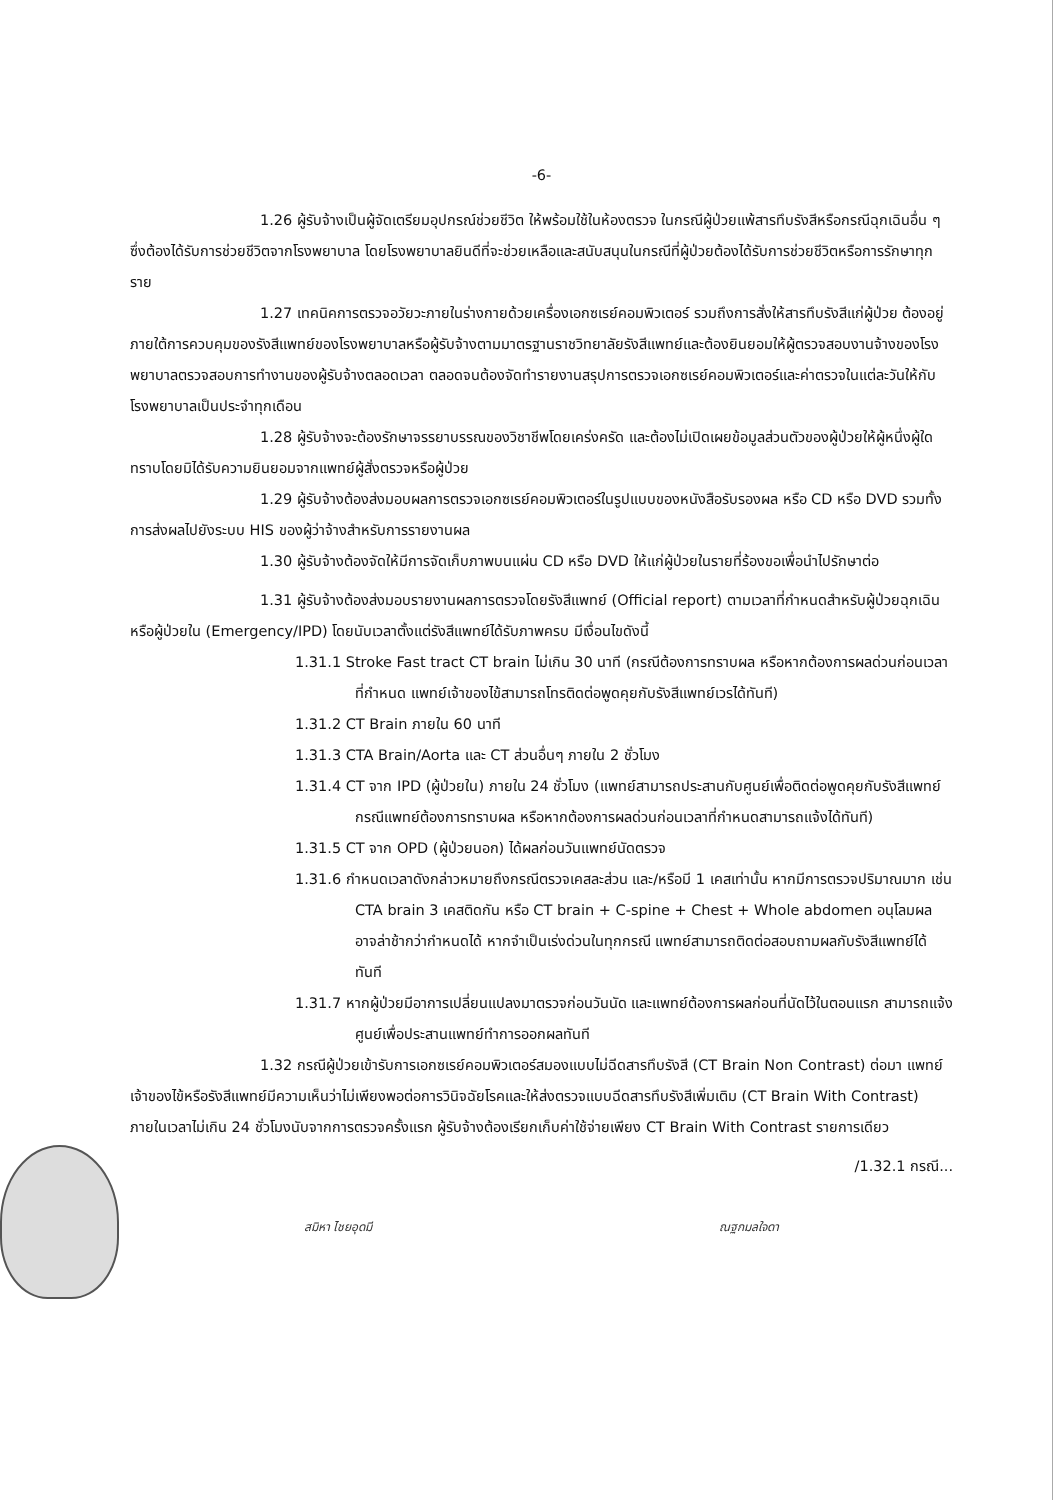-6-
1.26 ผู้รับจ้างเป็นผู้จัดเตรียมอุปกรณ์ช่วยชีวิต ให้พร้อมใช้ในห้องตรวจ ในกรณีผู้ป่วยแพ้สารทึบรังสีหรือกรณีฉุกเฉินอื่น ๆ ซึ่งต้องได้รับการช่วยชีวิตจากโรงพยาบาล โดยโรงพยาบาลยินดีที่จะช่วยเหลือและสนับสนุนในกรณีที่ผู้ป่วยต้องได้รับการช่วยชีวิตหรือการรักษาทุกราย
1.27 เทคนิคการตรวจอวัยวะภายในร่างกายด้วยเครื่องเอกซเรย์คอมพิวเตอร์ รวมถึงการสั่งให้สารทึบรังสีแก่ผู้ป่วย ต้องอยู่ภายใต้การควบคุมของรังสีแพทย์ของโรงพยาบาลหรือผู้รับจ้างตามมาตรฐานราชวิทยาลัยรังสีแพทย์และต้องยินยอมให้ผู้ตรวจสอบงานจ้างของโรงพยาบาลตรวจสอบการทำงานของผู้รับจ้างตลอดเวลา ตลอดจนต้องจัดทำรายงานสรุปการตรวจเอกซเรย์คอมพิวเตอร์และค่าตรวจในแต่ละวันให้กับโรงพยาบาลเป็นประจำทุกเดือน
1.28 ผู้รับจ้างจะต้องรักษาจรรยาบรรณของวิชาชีพโดยเคร่งครัด และต้องไม่เปิดเผยข้อมูลส่วนตัวของผู้ป่วยให้ผู้หนึ่งผู้ใดทราบโดยมิได้รับความยินยอมจากแพทย์ผู้สั่งตรวจหรือผู้ป่วย
1.29 ผู้รับจ้างต้องส่งมอบผลการตรวจเอกซเรย์คอมพิวเตอร์ในรูปแบบของหนังสือรับรองผล หรือ CD หรือ DVD รวมทั้งการส่งผลไปยังระบบ HIS ของผู้ว่าจ้างสำหรับการรายงานผล
1.30 ผู้รับจ้างต้องจัดให้มีการจัดเก็บภาพบนแผ่น CD หรือ DVD ให้แก่ผู้ป่วยในรายที่ร้องขอเพื่อนำไปรักษาต่อ
1.31 ผู้รับจ้างต้องส่งมอบรายงานผลการตรวจโดยรังสีแพทย์ (Official report) ตามเวลาที่กำหนดสำหรับผู้ป่วยฉุกเฉินหรือผู้ป่วยใน (Emergency/IPD) โดยนับเวลาตั้งแต่รังสีแพทย์ได้รับภาพครบ มีเงื่อนไขดังนี้
1.31.1 Stroke Fast tract CT brain ไม่เกิน 30 นาที (กรณีต้องการทราบผล หรือหากต้องการผลด่วนก่อนเวลาที่กำหนด แพทย์เจ้าของไข้สามารถโทรติดต่อพูดคุยกับรังสีแพทย์เวรได้ทันที)
1.31.2 CT Brain ภายใน 60 นาที
1.31.3 CTA Brain/Aorta และ CT ส่วนอื่นๆ ภายใน 2 ชั่วโมง
1.31.4 CT จาก IPD (ผู้ป่วยใน) ภายใน 24 ชั่วโมง (แพทย์สามารถประสานกับศูนย์เพื่อติดต่อพูดคุยกับรังสีแพทย์ กรณีแพทย์ต้องการทราบผล หรือหากต้องการผลด่วนก่อนเวลาที่กำหนดสามารถแจ้งได้ทันที)
1.31.5 CT จาก OPD (ผู้ป่วยนอก) ได้ผลก่อนวันแพทย์นัดตรวจ
1.31.6 กำหนดเวลาดังกล่าวหมายถึงกรณีตรวจเคสละส่วน และ/หรือมี 1 เคสเท่านั้น หากมีการตรวจปริมาณมาก เช่น CTA brain 3 เคสติดกัน หรือ CT brain + C-spine + Chest + Whole abdomen อนุโลมผลอาจล่าช้ากว่ากำหนดได้ หากจำเป็นเร่งด่วนในทุกกรณี แพทย์สามารถติดต่อสอบถามผลกับรังสีแพทย์ได้ทันที
1.31.7 หากผู้ป่วยมีอาการเปลี่ยนแปลงมาตรวจก่อนวันนัด และแพทย์ต้องการผลก่อนที่นัดไว้ในตอนแรก สามารถแจ้งศูนย์เพื่อประสานแพทย์ทำการออกผลทันที
1.32 กรณีผู้ป่วยเข้ารับการเอกซเรย์คอมพิวเตอร์สมองแบบไม่ฉีดสารทึบรังสี (CT Brain Non Contrast) ต่อมา แพทย์เจ้าของไข้หรือรังสีแพทย์มีความเห็นว่าไม่เพียงพอต่อการวินิจฉัยโรคและให้ส่งตรวจแบบฉีดสารทึบรังสีเพิ่มเติม (CT Brain With Contrast) ภายในเวลาไม่เกิน 24 ชั่วโมงนับจากการตรวจครั้งแรก ผู้รับจ้างต้องเรียกเก็บค่าใช้จ่ายเพียง CT Brain With Contrast รายการเดียว
/1.32.1 กรณี...
สมิหา ไชยอุดมี ณฐกมลใจดา